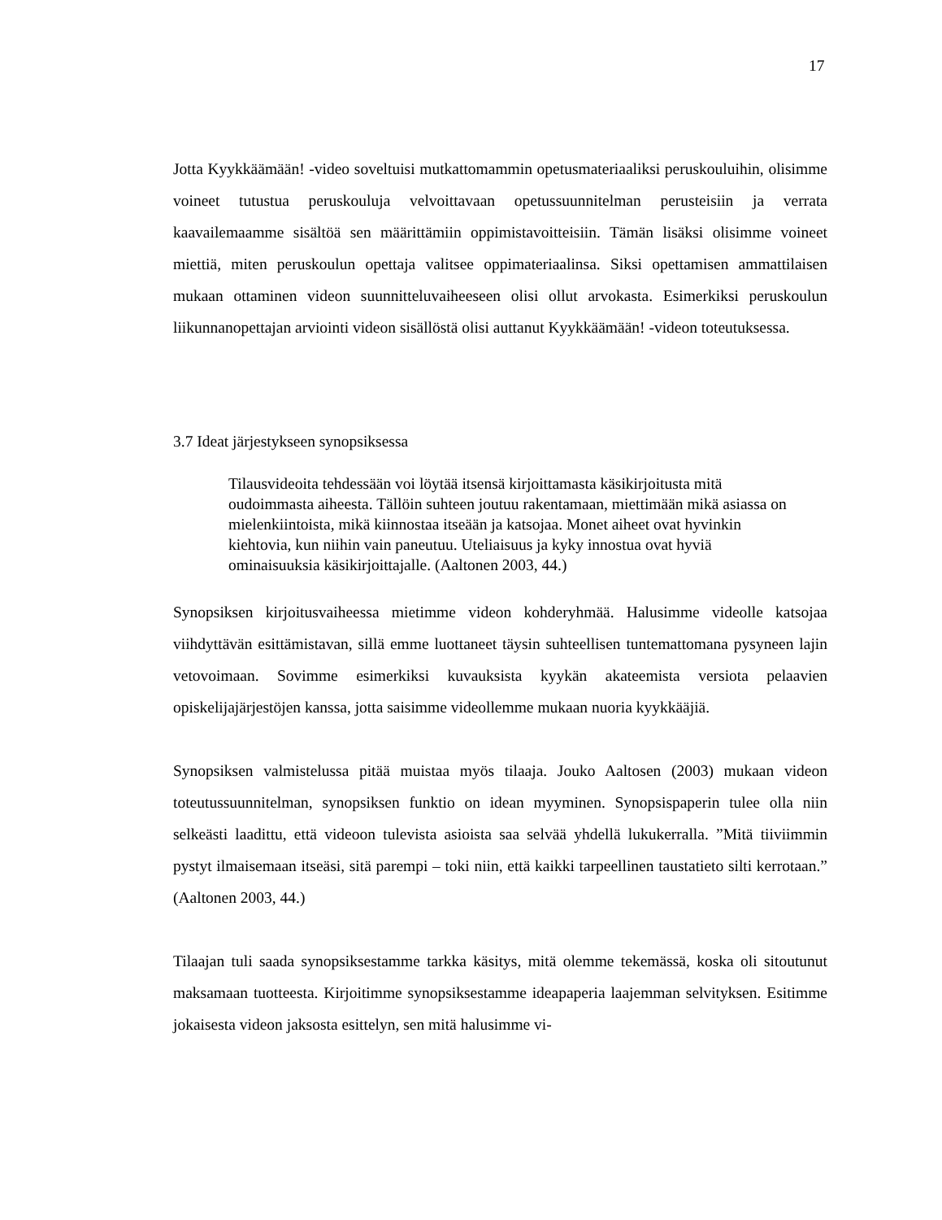17
Jotta Kyykkäämään! -video soveltuisi mutkattomammin opetusmateriaaliksi peruskouluihin, olisimme voineet tutustua peruskouluja velvoittavaan opetussuunnitelman perusteisiin ja verrata kaavailemaamme sisältöä sen määrittämiin oppimistavoitteisiin. Tämän lisäksi olisimme voineet miettiä, miten peruskoulun opettaja valitsee oppimateriaalinsa. Siksi opettamisen ammattilaisen mukaan ottaminen videon suunnitteluvaiheeseen olisi ollut arvokasta. Esimerkiksi peruskoulun liikunnanopettajan arviointi videon sisällöstä olisi auttanut Kyykkäämään! -videon toteutuksessa.
3.7 Ideat järjestykseen synopsiksessa
Tilausvideoita tehdessään voi löytää itsensä kirjoittamasta käsikirjoitusta mitä oudoimmasta aiheesta. Tällöin suhteen joutuu rakentamaan, miettimään mikä asiassa on mielenkiintoista, mikä kiinnostaa itseään ja katsojaa. Monet aiheet ovat hyvinkin kiehtovia, kun niihin vain paneutuu. Uteliaisuus ja kyky innostua ovat hyviä ominaisuuksia käsikirjoittajalle. (Aaltonen 2003, 44.)
Synopsiksen kirjoitusvaiheessa mietimme videon kohderyhmää. Halusimme videolle katsojaa viihdyttävän esittämistavan, sillä emme luottaneet täysin suhteellisen tuntemattomana pysyneen lajin vetovoimaan. Sovimme esimerkiksi kuvauksista kyykän akateemista versiota pelaavien opiskelijajärjestöjen kanssa, jotta saisimme videollemme mukaan nuoria kyykkääjiä.
Synopsiksen valmistelussa pitää muistaa myös tilaaja. Jouko Aaltosen (2003) mukaan videon toteutussuunnitelman, synopsiksen funktio on idean myyminen. Synopsispaperin tulee olla niin selkeästi laadittu, että videoon tulevista asioista saa selvää yhdellä lukukerralla. ”Mitä tiiviimmin pystyt ilmaisemaan itseäsi, sitä parempi – toki niin, että kaikki tarpeellinen taustatieto silti kerrotaan.” (Aaltonen 2003, 44.)
Tilaajan tuli saada synopsiksestamme tarkka käsitys, mitä olemme tekemässä, koska oli sitoutunut maksamaan tuotteesta. Kirjoitimme synopsiksestamme ideapaperia laajemman selvityksen. Esitimme jokaisesta videon jaksosta esittelyn, sen mitä halusimme vi-